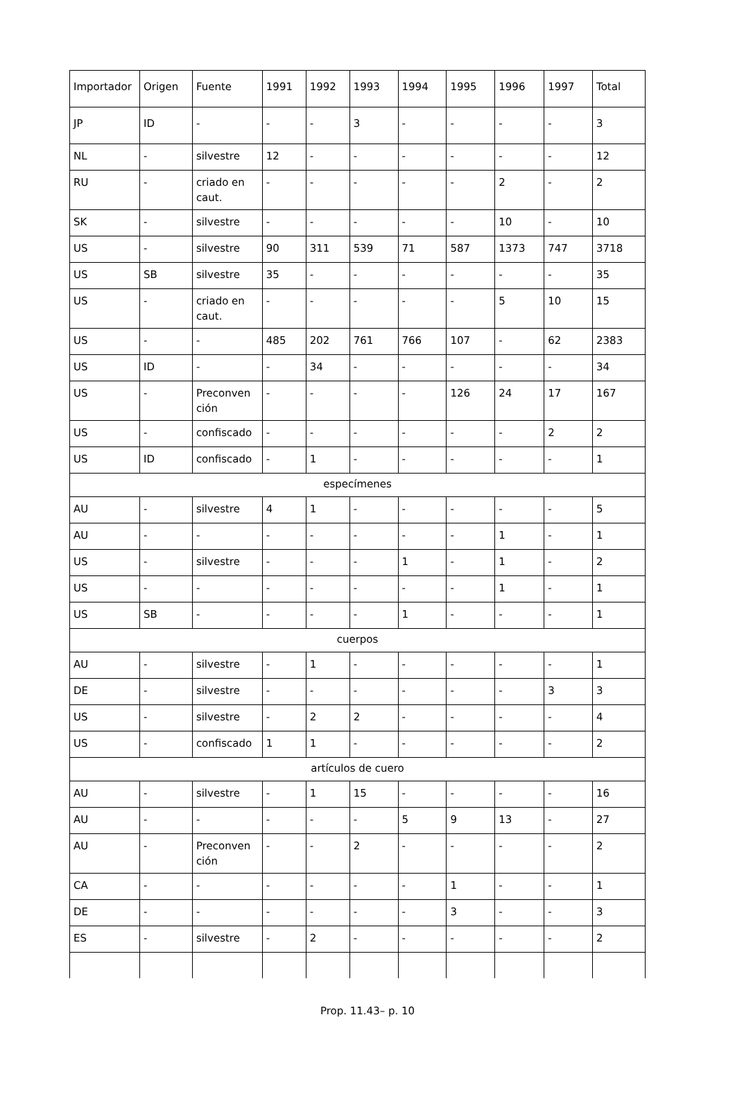| Importador | Origen | Fuente | 1991 | 1992 | 1993 | 1994 | 1995 | 1996 | 1997 | Total |
| JP | ID | - | - | - | 3 | - | - | - | - | 3 |
| NL | - | silvestre | 12 | - | - | - | - | - | - | 12 |
| RU | - | criado en caut. | - | - | - | - | - | 2 | - | 2 |
| SK | - | silvestre | - | - | - | - | - | 10 | - | 10 |
| US | - | silvestre | 90 | 311 | 539 | 71 | 587 | 1373 | 747 | 3718 |
| US | SB | silvestre | 35 | - | - | - | - | - | - | 35 |
| US | - | criado en caut. | - | - | - | - | - | 5 | 10 | 15 |
| US | - | - | 485 | 202 | 761 | 766 | 107 | - | 62 | 2383 |
| US | ID | - | - | 34 | - | - | - | - | - | 34 |
| US | - | Preconven ción | - | - | - | - | 126 | 24 | 17 | 167 |
| US | - | confiscado | - | - | - | - | - | - | 2 | 2 |
| US | ID | confiscado | - | 1 | - | - | - | - | - | 1 |
| especímenes | | | | | | | | | | |
| AU | - | silvestre | 4 | 1 | - | - | - | - | - | 5 |
| AU | - | - | - | - | - | - | - | 1 | - | 1 |
| US | - | silvestre | - | - | - | 1 | - | 1 | - | 2 |
| US | - | - | - | - | - | - | - | 1 | - | 1 |
| US | SB | - | - | - | - | 1 | - | - | - | 1 |
| cuerpos | | | | | | | | | | |
| AU | - | silvestre | - | 1 | - | - | - | - | - | 1 |
| DE | - | silvestre | - | - | - | - | - | - | 3 | 3 |
| US | - | silvestre | - | 2 | 2 | - | - | - | - | 4 |
| US | - | confiscado | 1 | 1 | - | - | - | - | - | 2 |
| artículos de cuero | | | | | | | | | | |
| AU | - | silvestre | - | 1 | 15 | - | - | - | - | 16 |
| AU | - | - | - | - | - | 5 | 9 | 13 | - | 27 |
| AU | - | Preconven ción | - | - | 2 | - | - | - | - | 2 |
| CA | - | - | - | - | - | - | 1 | - | - | 1 |
| DE | - | - | - | - | - | - | 3 | - | - | 3 |
| ES | - | silvestre | - | 2 | - | - | - | - | - | 2 |
Prop. 11.43– p. 10